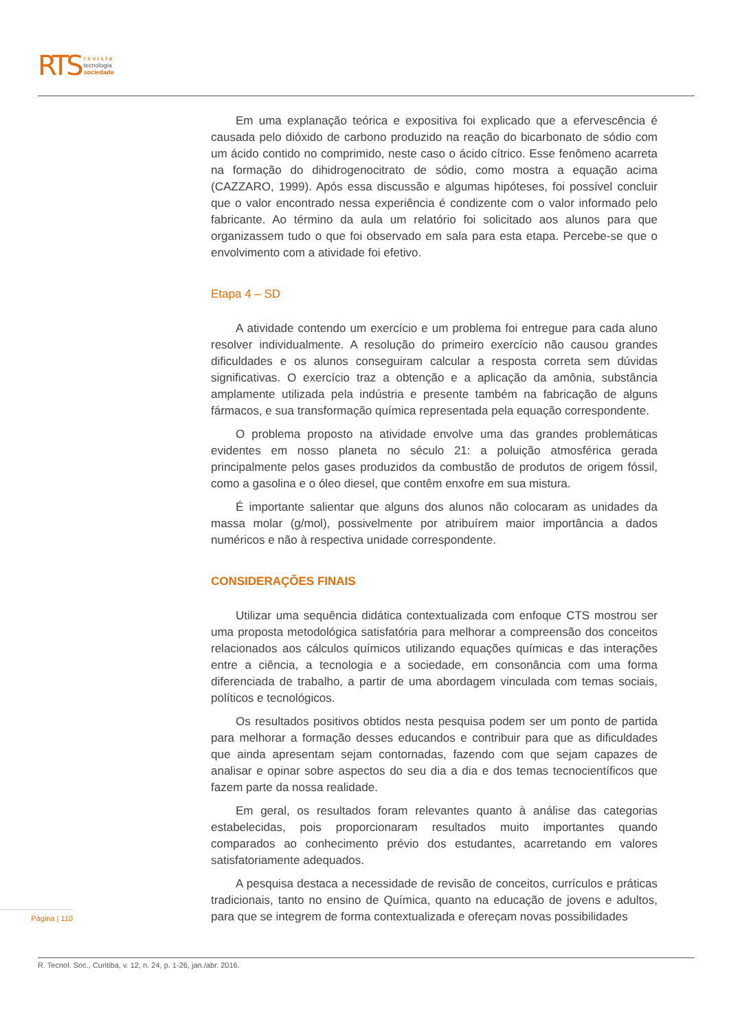RTS r e v i s t a
tecnologia
sociedade
Em uma explanação teórica e expositiva foi explicado que a efervescência é causada pelo dióxido de carbono produzido na reação do bicarbonato de sódio com um ácido contido no comprimido, neste caso o ácido cítrico. Esse fenômeno acarreta na formação do dihidrogenocitrato de sódio, como mostra a equação acima (CAZZARO, 1999). Após essa discussão e algumas hipóteses, foi possível concluir que o valor encontrado nessa experiência é condizente com o valor informado pelo fabricante. Ao término da aula um relatório foi solicitado aos alunos para que organizassem tudo o que foi observado em sala para esta etapa. Percebe-se que o envolvimento com a atividade foi efetivo.
Etapa 4 – SD
A atividade contendo um exercício e um problema foi entregue para cada aluno resolver individualmente. A resolução do primeiro exercício não causou grandes dificuldades e os alunos conseguiram calcular a resposta correta sem dúvidas significativas. O exercício traz a obtenção e a aplicação da amônia, substância amplamente utilizada pela indústria e presente também na fabricação de alguns fármacos, e sua transformação química representada pela equação correspondente.
O problema proposto na atividade envolve uma das grandes problemáticas evidentes em nosso planeta no século 21: a poluição atmosférica gerada principalmente pelos gases produzidos da combustão de produtos de origem fóssil, como a gasolina e o óleo diesel, que contêm enxofre em sua mistura.
É importante salientar que alguns dos alunos não colocaram as unidades da massa molar (g/mol), possivelmente por atribuírem maior importância a dados numéricos e não à respectiva unidade correspondente.
CONSIDERAÇÕES FINAIS
Utilizar uma sequência didática contextualizada com enfoque CTS mostrou ser uma proposta metodológica satisfatória para melhorar a compreensão dos conceitos relacionados aos cálculos químicos utilizando equações químicas e das interações entre a ciência, a tecnologia e a sociedade, em consonância com uma forma diferenciada de trabalho, a partir de uma abordagem vinculada com temas sociais, políticos e tecnológicos.
Os resultados positivos obtidos nesta pesquisa podem ser um ponto de partida para melhorar a formação desses educandos e contribuir para que as dificuldades que ainda apresentam sejam contornadas, fazendo com que sejam capazes de analisar e opinar sobre aspectos do seu dia a dia e dos temas tecnocientíficos que fazem parte da nossa realidade.
Em geral, os resultados foram relevantes quanto à análise das categorias estabelecidas, pois proporcionaram resultados muito importantes quando comparados ao conhecimento prévio dos estudantes, acarretando em valores satisfatoriamente adequados.
A pesquisa destaca a necessidade de revisão de conceitos, currículos e práticas tradicionais, tanto no ensino de Química, quanto na educação de jovens e adultos, para que se integrem de forma contextualizada e ofereçam novas possibilidades
Página | 110
R. Tecnol. Soc., Curitiba, v. 12, n. 24, p. 1-26, jan./abr. 2016.